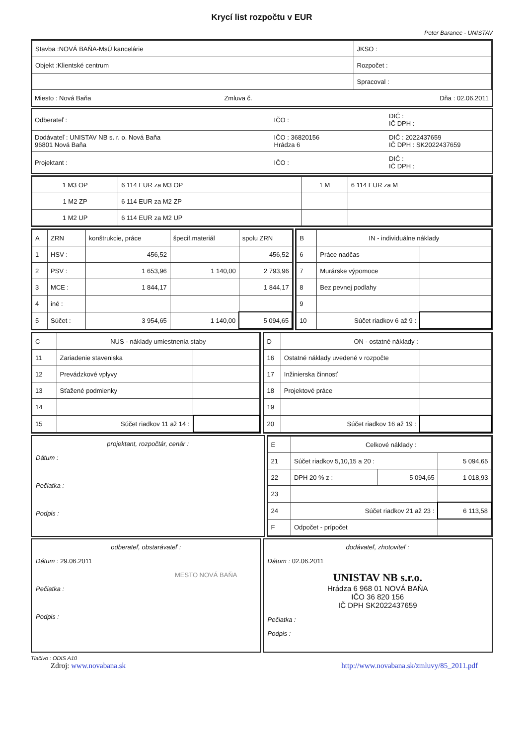Krycí list rozpočtu v EUR
Peter Baranec - UNISTAV
| Stavba :NOVÁ BAŇA-MsÚ kancelárie | JKSO : |
| Objekt :Klientské centrum | Rozpočet : |
| | Spracoval : |
| Miesto : Nová Baňa | Zmluva č. | Dňa : 02.06.2011 |
| Odberateľ : | IČO : | DIČ : IČ DPH : |
| Dodávateľ : UNISTAV NB s. r. o. Nová Baňa 96801 Nová Baňa | IČO : 36820156 Hrádza 6 | DIČ : 2022437659 IČ DPH : SK2022437659 |
| Projektant : | IČO : | DIČ : IČ DPH : |
| 1 M3 OP | 6 114 EUR za M3 OP | 1 M | 6 114 EUR za M |
| 1 M2 ZP | 6 114 EUR za M2 ZP | | |
| 1 M2 UP | 6 114 EUR za M2 UP | | |
| A | ZRN | konštrukcie, práce | špecif.materiál | spolu ZRN |
| 1 | HSV : | 456,52 | | 456,52 |
| 2 | PSV : | 1 653,96 | 1 140,00 | 2 793,96 |
| 3 | MCE : | 1 844,17 | | 1 844,17 |
| 4 | iné : | | | |
| 5 | Súčet : | 3 954,65 | 1 140,00 | 5 094,65 |
| B | IN - individuálne náklady | |
| 6 | Práce nadčas | |
| 7 | Murárske výpomoce | |
| 8 | Bez pevnej podlahy | |
| 9 | | |
| 10 | Súčet riadkov 6 až 9 : | |
| C | NUS - náklady umiestnenia staby | |
| 11 | Zariadenie staveniska | |
| 12 | Prevádzkové vplyvy | |
| 13 | Sťažené podmienky | |
| 14 | | |
| 15 | Súčet riadkov 11 až 14 : | |
| D | ON - ostatné náklady : | |
| 16 | Ostatné náklady uvedené v rozpočte | |
| 17 | Inžinierska činnosť | |
| 18 | Projektové práce | |
| 19 | | |
| 20 | Súčet riadkov 16 až 19 : | |
projektant, rozpočtár, cenár :
Dátum :
Pečiatka :
Podpis :
| E | Celkové náklady : | | |
| 21 | Súčet riadkov 5,10,15 a 20 : | | 5 094,65 |
| 22 | DPH 20 % z : | 5 094,65 | 1 018,93 |
| 23 | | | |
| 24 | Súčet riadkov 21 až 23 : | | 6 113,58 |
| F | Odpočet - prípočet | | |
odberateľ, obstarávateľ :
Dátum : 29.06.2011
MESTO NOVÁ BAŇA
Pečiatka :
Podpis :
dodávateľ, zhotoviteľ :
Dátum : 02.06.2011
UNISTAV NB s.r.o.
Hrádza 6 968 01 NOVÁ BAŇA
IČO 36 820 156
IČ DPH SK2022437659
Pečiatka :
Podpis :
Tlačivo : ODIS A10
Zdroj: www.novabana.sk http://www.novabana.sk/zmluvy/85_2011.pdf